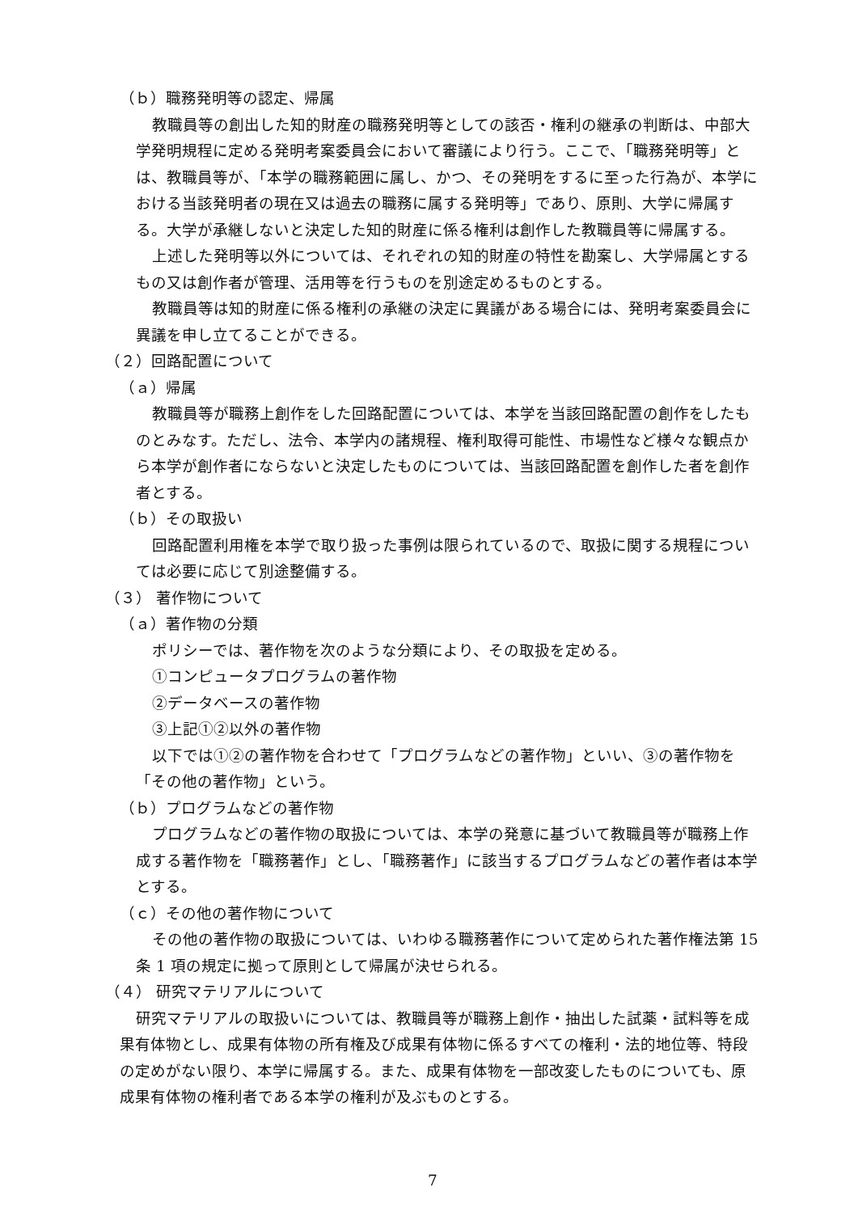（ｂ）職務発明等の認定、帰属
教職員等の創出した知的財産の職務発明等としての該否・権利の継承の判断は、中部大学発明規程に定める発明考案委員会において審議により行う。ここで、「職務発明等」とは、教職員等が、「本学の職務範囲に属し、かつ、その発明をするに至った行為が、本学における当該発明者の現在又は過去の職務に属する発明等」であり、原則、大学に帰属する。大学が承継しないと決定した知的財産に係る権利は創作した教職員等に帰属する。
上述した発明等以外については、それぞれの知的財産の特性を勘案し、大学帰属とするもの又は創作者が管理、活用等を行うものを別途定めるものとする。
教職員等は知的財産に係る権利の承継の決定に異議がある場合には、発明考案委員会に異議を申し立てることができる。
（２）回路配置について
（ａ）帰属
教職員等が職務上創作をした回路配置については、本学を当該回路配置の創作をしたものとみなす。ただし、法令、本学内の諸規程、権利取得可能性、市場性など様々な観点から本学が創作者にならないと決定したものについては、当該回路配置を創作した者を創作者とする。
（ｂ）その取扱い
回路配置利用権を本学で取り扱った事例は限られているので、取扱に関する規程については必要に応じて別途整備する。
（３） 著作物について
（ａ）著作物の分類
ポリシーでは、著作物を次のような分類により、その取扱を定める。
①コンピュータプログラムの著作物
②データベースの著作物
③上記①②以外の著作物
以下では①②の著作物を合わせて「プログラムなどの著作物」といい、③の著作物を「その他の著作物」という。
（ｂ）プログラムなどの著作物
プログラムなどの著作物の取扱については、本学の発意に基づいて教職員等が職務上作成する著作物を「職務著作」とし、「職務著作」に該当するプログラムなどの著作者は本学とする。
（ｃ）その他の著作物について
その他の著作物の取扱については、いわゆる職務著作について定められた著作権法第 15 条 1 項の規定に拠って原則として帰属が決せられる。
（４） 研究マテリアルについて
研究マテリアルの取扱いについては、教職員等が職務上創作・抽出した試薬・試料等を成果有体物とし、成果有体物の所有権及び成果有体物に係るすべての権利・法的地位等、特段の定めがない限り、本学に帰属する。また、成果有体物を一部改変したものについても、原成果有体物の権利者である本学の権利が及ぶものとする。
7